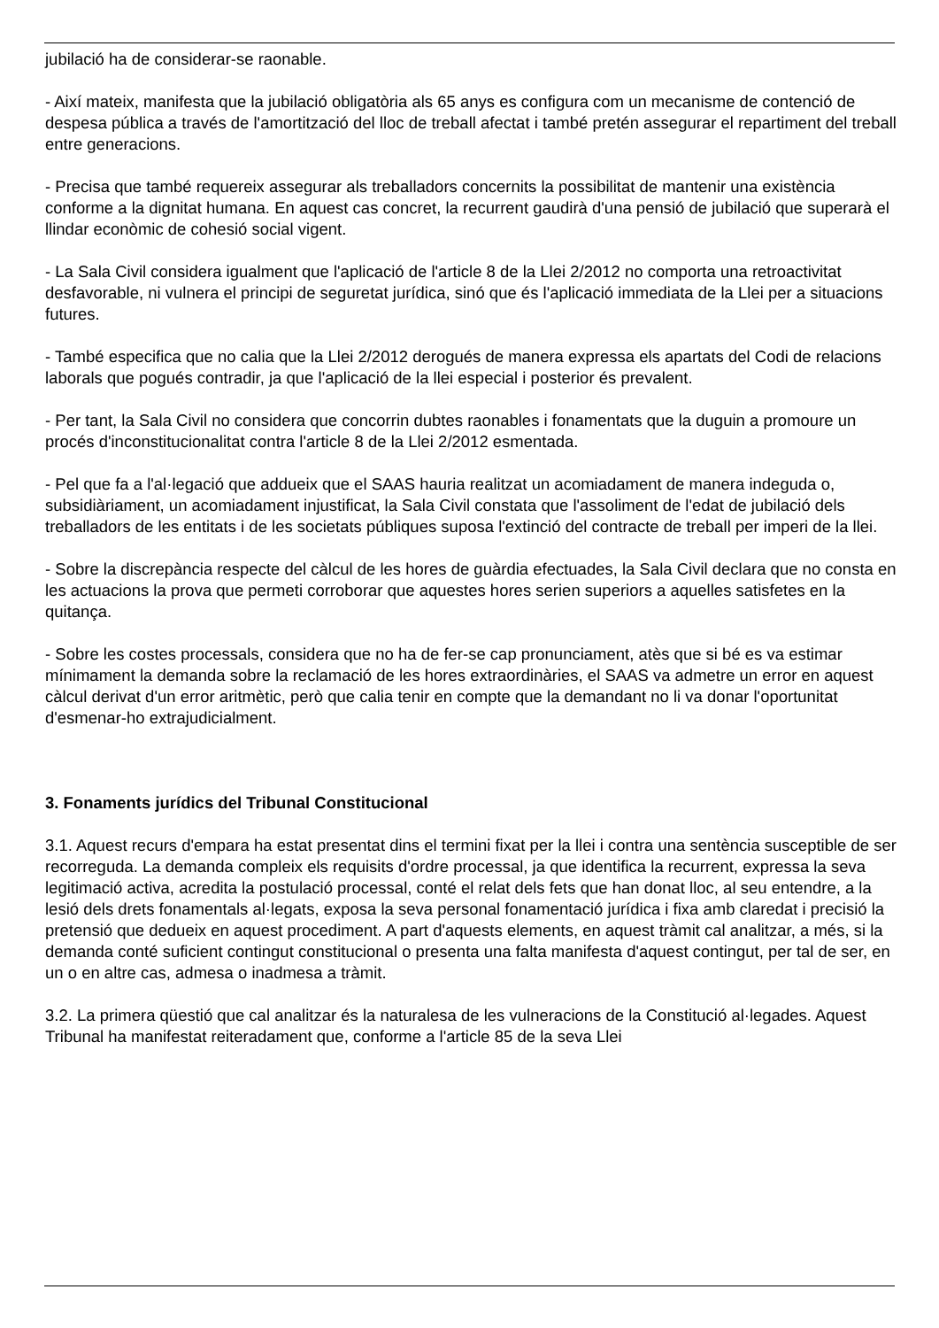jubilació ha de considerar-se raonable.
- Així mateix, manifesta que la jubilació obligatòria als 65 anys es configura com un mecanisme de contenció de despesa pública a través de l'amortització del lloc de treball afectat i també pretén assegurar el repartiment del treball entre generacions.
- Precisa que també requereix assegurar als treballadors concernits la possibilitat de mantenir una existència conforme a la dignitat humana. En aquest cas concret, la recurrent gaudirà d'una pensió de jubilació que superarà el llindar econòmic de cohesió social vigent.
- La Sala Civil considera igualment que l'aplicació de l'article 8 de la Llei 2/2012 no comporta una retroactivitat desfavorable, ni vulnera el principi de seguretat jurídica, sinó que és l'aplicació immediata de la Llei per a situacions futures.
- També especifica que no calia que la Llei 2/2012 derogués de manera expressa els apartats del Codi de relacions laborals que pogués contradir, ja que l'aplicació de la llei especial i posterior és prevalent.
- Per tant, la Sala Civil no considera que concorrin dubtes raonables i fonamentats que la duguin a promoure un procés d'inconstitucionalitat contra l'article 8 de la Llei 2/2012 esmentada.
- Pel que fa a l'al·legació que addueix que el SAAS hauria realitzat un acomiadament de manera indeguda o, subsidiàriament, un acomiadament injustificat, la Sala Civil constata que l'assoliment de l'edat de jubilació dels treballadors de les entitats i de les societats públiques suposa l'extinció del contracte de treball per imperi de la llei.
- Sobre la discrepància respecte del càlcul de les hores de guàrdia efectuades, la Sala Civil declara que no consta en les actuacions la prova que permeti corroborar que aquestes hores serien superiors a aquelles satisfetes en la quitança.
- Sobre les costes processals, considera que no ha de fer-se cap pronunciament, atès que si bé es va estimar mínimament la demanda sobre la reclamació de les hores extraordinàries, el SAAS va admetre un error en aquest càlcul derivat d'un error aritmètic, però que calia tenir en compte que la demandant no li va donar l'oportunitat d'esmenar-ho extrajudicialment.
3. Fonaments jurídics del Tribunal Constitucional
3.1. Aquest recurs d'empara ha estat presentat dins el termini fixat per la llei i contra una sentència susceptible de ser recorreguda. La demanda compleix els requisits d'ordre processal, ja que identifica la recurrent, expressa la seva legitimació activa, acredita la postulació processal, conté el relat dels fets que han donat lloc, al seu entendre, a la lesió dels drets fonamentals al·legats, exposa la seva personal fonamentació jurídica i fixa amb claredat i precisió la pretensió que dedueix en aquest procediment. A part d'aquests elements, en aquest tràmit cal analitzar, a més, si la demanda conté suficient contingut constitucional o presenta una falta manifesta d'aquest contingut, per tal de ser, en un o en altre cas, admesa o inadmesa a tràmit.
3.2. La primera qüestió que cal analitzar és la naturalesa de les vulneracions de la Constitució al·legades. Aquest Tribunal ha manifestat reiteradament que, conforme a l'article 85 de la seva Llei